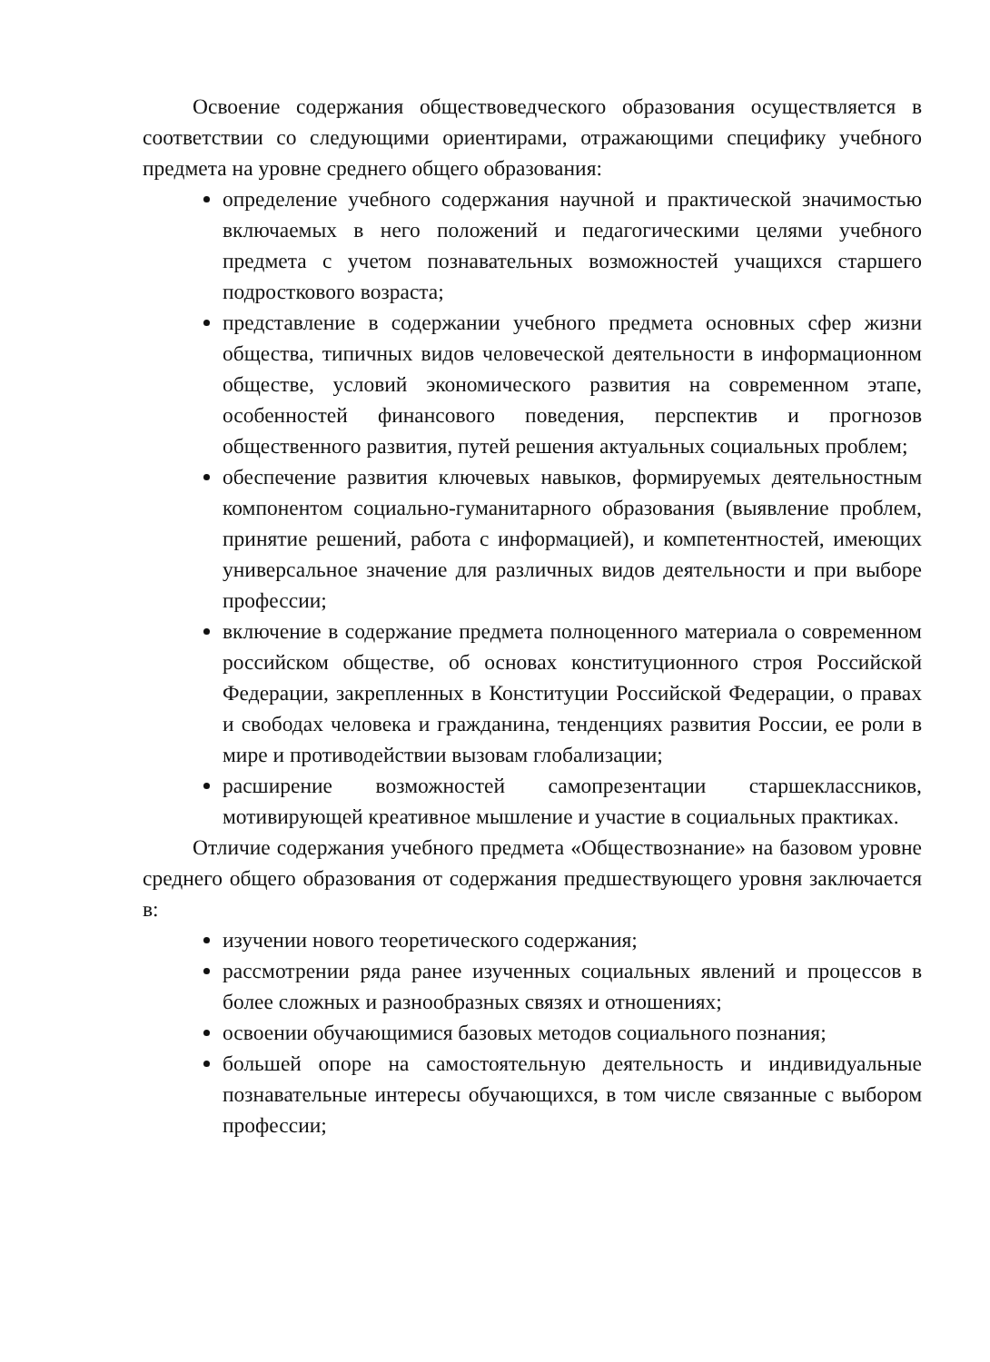Освоение содержания обществоведческого образования осуществляется в соответствии со следующими ориентирами, отражающими специфику учебного предмета на уровне среднего общего образования:
определение учебного содержания научной и практической значимостью включаемых в него положений и педагогическими целями учебного предмета с учетом познавательных возможностей учащихся старшего подросткового возраста;
представление в содержании учебного предмета основных сфер жизни общества, типичных видов человеческой деятельности в информационном обществе, условий экономического развития на современном этапе, особенностей финансового поведения, перспектив и прогнозов общественного развития, путей решения актуальных социальных проблем;
обеспечение развития ключевых навыков, формируемых деятельностным компонентом социально-гуманитарного образования (выявление проблем, принятие решений, работа с информацией), и компетентностей, имеющих универсальное значение для различных видов деятельности и при выборе профессии;
включение в содержание предмета полноценного материала о современном российском обществе, об основах конституционного строя Российской Федерации, закрепленных в Конституции Российской Федерации, о правах и свободах человека и гражданина, тенденциях развития России, ее роли в мире и противодействии вызовам глобализации;
расширение возможностей самопрезентации старшеклассников, мотивирующей креативное мышление и участие в социальных практиках.
Отличие содержания учебного предмета «Обществознание» на базовом уровне среднего общего образования от содержания предшествующего уровня заключается в:
изучении нового теоретического содержания;
рассмотрении ряда ранее изученных социальных явлений и процессов в более сложных и разнообразных связях и отношениях;
освоении обучающимися базовых методов социального познания;
большей опоре на самостоятельную деятельность и индивидуальные познавательные интересы обучающихся, в том числе связанные с выбором профессии;